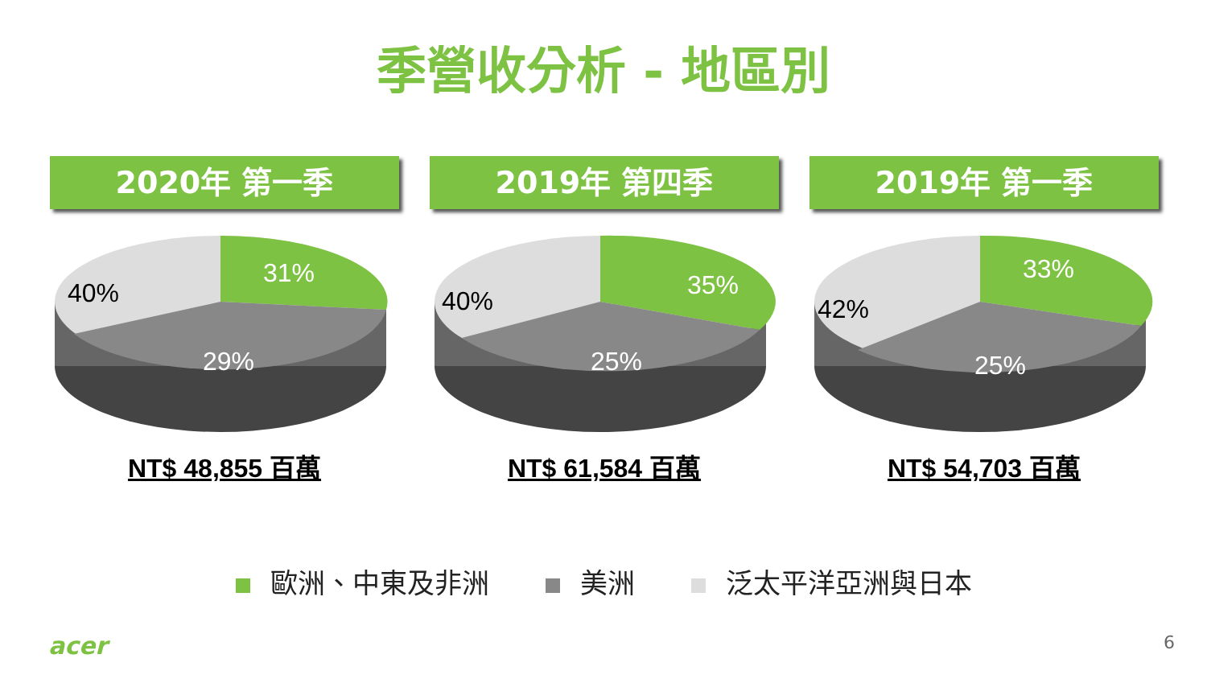季營收分析 - 地區別
2020年 第一季
31%
29%
40%
NT$ 48,855 百萬
2019年 第四季
35%
25%
40%
NT$ 61,584 百萬
2019年 第一季
33%
25%
42%
NT$ 54,703 百萬
歐洲、中東及非洲 美洲 泛太平洋亞洲與日本
acer 6